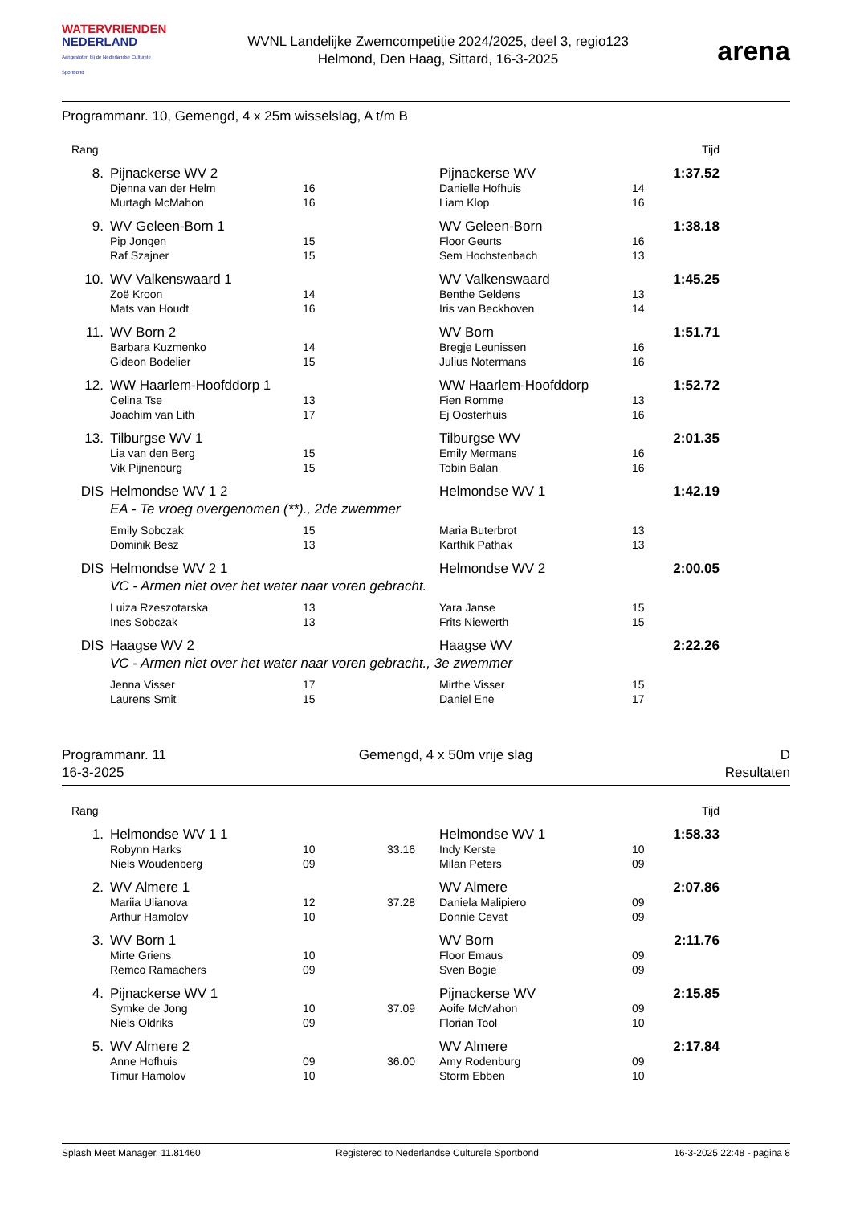WATERVRIENDEN
NEDERLAND
Aangesloten bij de Nederlandse Culturele Sportbond
WVNL Landelijke Zwemcompetitie 2024/2025, deel 3, regio123
Helmond, Den Haag, Sittard, 16-3-2025
arena
Programmanr. 10, Gemengd, 4 x 25m wisselslag, A t/m B
| Rang | | | | | | | Tijd |
| 8. | Pijnackerse WV 2 | | | | Pijnackerse WV | | 1:37.52 |
| | Djenna van der Helm | 16 | | | Danielle Hofhuis | 14 | |
| | Murtagh McMahon | 16 | | | Liam Klop | 16 | |
| 9. | WV Geleen-Born 1 | | | | WV Geleen-Born | | 1:38.18 |
| | Pip Jongen | 15 | | | Floor Geurts | 16 | |
| | Raf Szajner | 15 | | | Sem Hochstenbach | 13 | |
| 10. | WV Valkenswaard 1 | | | | WV Valkenswaard | | 1:45.25 |
| | Zoë Kroon | 14 | | | Benthe Geldens | 13 | |
| | Mats van Houdt | 16 | | | Iris van Beckhoven | 14 | |
| 11. | WV Born 2 | | | | WV Born | | 1:51.71 |
| | Barbara Kuzmenko | 14 | | | Bregje Leunissen | 16 | |
| | Gideon Bodelier | 15 | | | Julius Notermans | 16 | |
| 12. | WW Haarlem-Hoofddorp 1 | | | | WW Haarlem-Hoofddorp | | 1:52.72 |
| | Celina Tse | 13 | | | Fien Romme | 13 | |
| | Joachim van Lith | 17 | | | Ej Oosterhuis | 16 | |
| 13. | Tilburgse WV 1 | | | | Tilburgse WV | | 2:01.35 |
| | Lia van den Berg | 15 | | | Emily Mermans | 16 | |
| | Vik Pijnenburg | 15 | | | Tobin Balan | 16 | |
| DIS | Helmondse WV 1 2 | | | | Helmondse WV 1 | | 1:42.19 |
| EA - Te vroeg overgenomen (**)., 2de zwemmer | | | | | | | |
| | Emily Sobczak | 15 | | | Maria Buterbrot | 13 | |
| | Dominik Besz | 13 | | | Karthik Pathak | 13 | |
| DIS | Helmondse WV 2 1 | | | | Helmondse WV 2 | | 2:00.05 |
| VC - Armen niet over het water naar voren gebracht. | | | | | | | |
| | Luiza Rzeszotarska | 13 | | | Yara Janse | 15 | |
| | Ines Sobczak | 13 | | | Frits Niewerth | 15 | |
| DIS | Haagse WV 2 | | | | Haagse WV | | 2:22.26 |
| VC - Armen niet over het water naar voren gebracht., 3e zwemmer | | | | | | | |
| | Jenna Visser | 17 | | | Mirthe Visser | 15 | |
| | Laurens Smit | 15 | | | Daniel Ene | 17 | |
Programmanr. 11
16-3-2025
Gemengd, 4 x 50m vrije slag D
Resultaten
| Rang | | | | | | | Tijd |
| 1. | Helmondse WV 1 1 | | | | Helmondse WV 1 | | 1:58.33 |
| | Robynn Harks | 10 | 33.16 | | Indy Kerste | 10 | |
| | Niels Woudenberg | 09 | | | Milan Peters | 09 | |
| 2. | WV Almere 1 | | | | WV Almere | | 2:07.86 |
| | Mariia Ulianova | 12 | 37.28 | | Daniela Malipiero | 09 | |
| | Arthur Hamolov | 10 | | | Donnie Cevat | 09 | |
| 3. | WV Born 1 | | | | WV Born | | 2:11.76 |
| | Mirte Griens | 10 | | | Floor Emaus | 09 | |
| | Remco Ramachers | 09 | | | Sven Bogie | 09 | |
| 4. | Pijnackerse WV 1 | | | | Pijnackerse WV | | 2:15.85 |
| | Symke de Jong | 10 | 37.09 | | Aoife McMahon | 09 | |
| | Niels Oldriks | 09 | | | Florian Tool | 10 | |
| 5. | WV Almere 2 | | | | WV Almere | | 2:17.84 |
| | Anne Hofhuis | 09 | 36.00 | | Amy Rodenburg | 09 | |
| | Timur Hamolov | 10 | | | Storm Ebben | 10 | |
Splash Meet Manager, 11.81460 Registered to Nederlandse Culturele Sportbond 16-3-2025 22:48 - pagina 8